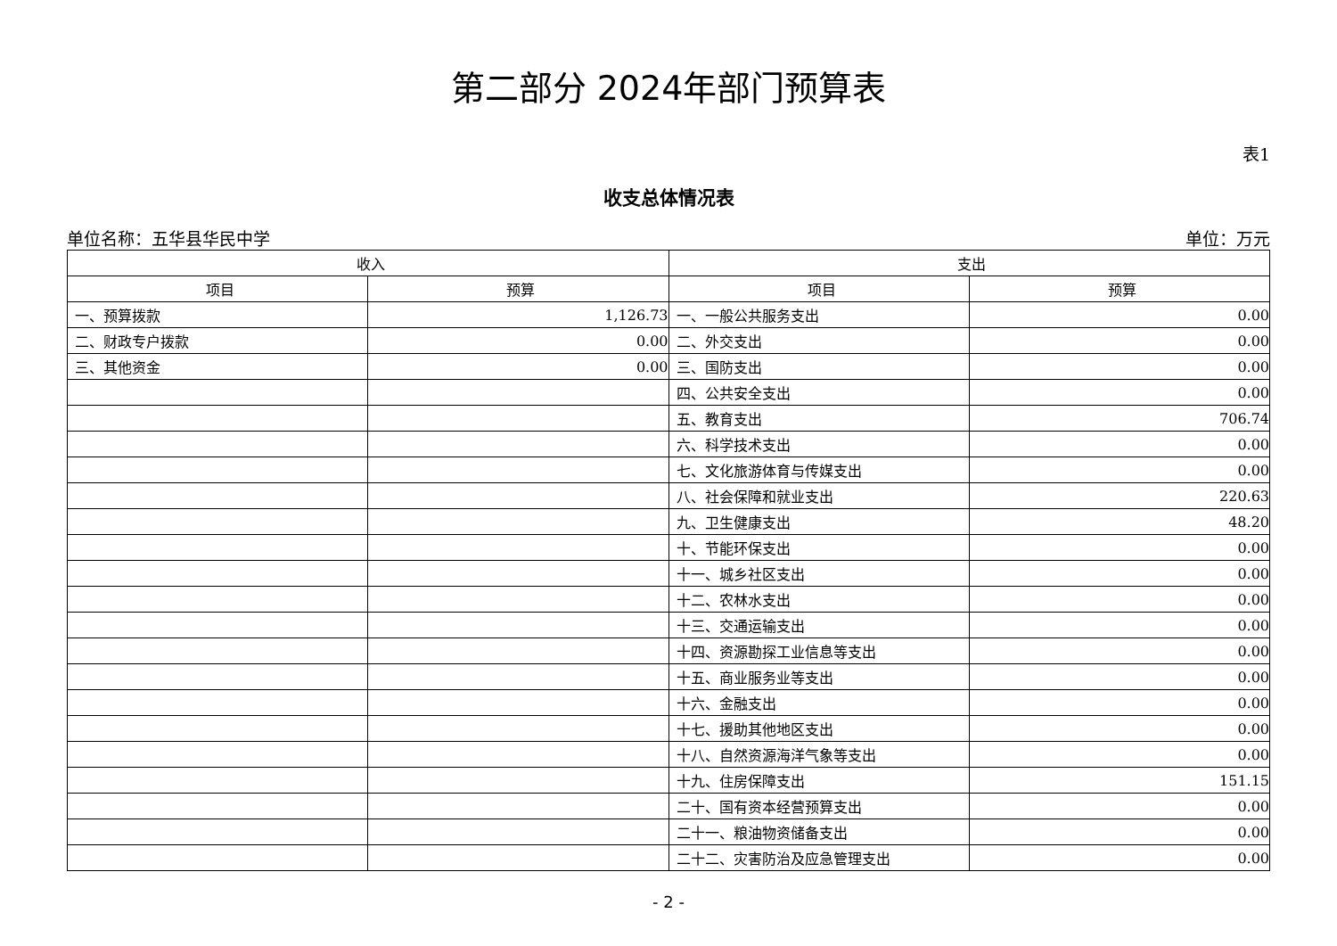第二部分 2024年部门预算表
表1
收支总体情况表
单位名称：五华县华民中学 单位：万元
| 收入 | | 支出 | |
| --- | --- | --- | --- |
| 项目 | 预算 | 项目 | 预算 |
| 一、预算拨款 | 1,126.73 | 一、一般公共服务支出 | 0.00 |
| 二、财政专户拨款 | 0.00 | 二、外交支出 | 0.00 |
| 三、其他资金 | 0.00 | 三、国防支出 | 0.00 |
| | | 四、公共安全支出 | 0.00 |
| | | 五、教育支出 | 706.74 |
| | | 六、科学技术支出 | 0.00 |
| | | 七、文化旅游体育与传媒支出 | 0.00 |
| | | 八、社会保障和就业支出 | 220.63 |
| | | 九、卫生健康支出 | 48.20 |
| | | 十、节能环保支出 | 0.00 |
| | | 十一、城乡社区支出 | 0.00 |
| | | 十二、农林水支出 | 0.00 |
| | | 十三、交通运输支出 | 0.00 |
| | | 十四、资源勘探工业信息等支出 | 0.00 |
| | | 十五、商业服务业等支出 | 0.00 |
| | | 十六、金融支出 | 0.00 |
| | | 十七、援助其他地区支出 | 0.00 |
| | | 十八、自然资源海洋气象等支出 | 0.00 |
| | | 十九、住房保障支出 | 151.15 |
| | | 二十、国有资本经营预算支出 | 0.00 |
| | | 二十一、粮油物资储备支出 | 0.00 |
| | | 二十二、灾害防治及应急管理支出 | 0.00 |
- 2 -